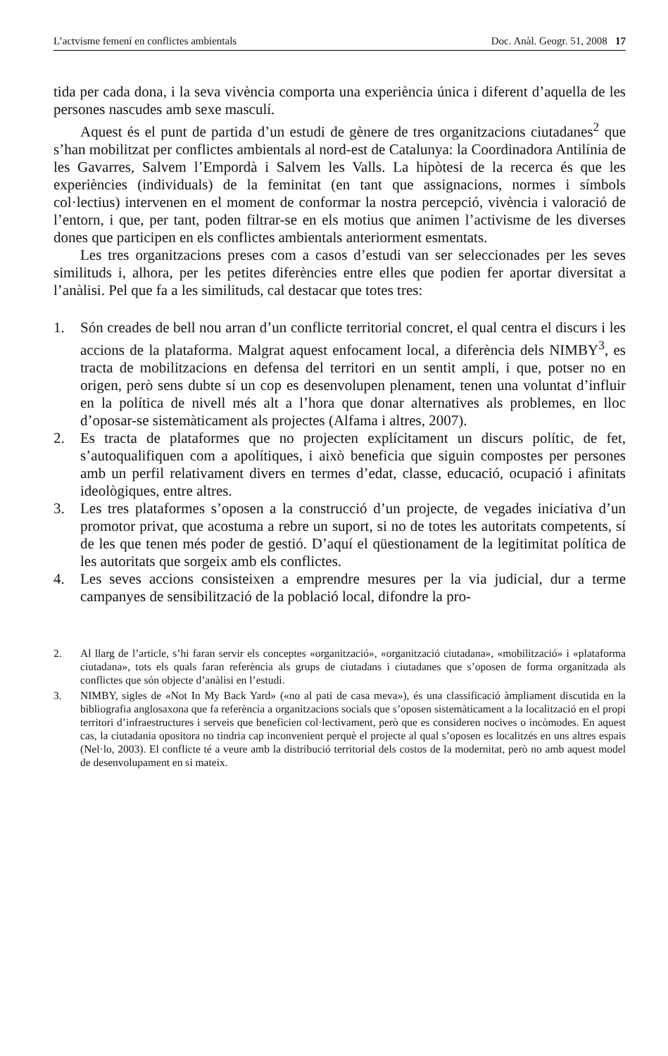L’actvisme femení en conflictes ambientals Doc. Anàl. Geogr. 51, 2008 17
tida per cada dona, i la seva vivència comporta una experiència única i diferent d’aquella de les persones nascudes amb sexe masculí.
Aquest és el punt de partida d’un estudi de gènere de tres organitzacions ciutadanes<sup>2</sup> que s’han mobilitzat per conflictes ambientals al nord-est de Catalunya: la Coordinadora Antilínia de les Gavarres, Salvem l’Empordà i Salvem les Valls. La hipòtesi de la recerca és que les experiències (individuals) de la feminitat (en tant que assignacions, normes i símbols col·lectius) intervenen en el moment de conformar la nostra percepció, vivència i valoració de l’entorn, i que, per tant, poden filtrar-se en els motius que animen l’activisme de les diverses dones que participen en els conflictes ambientals anteriorment esmentats.
Les tres organitzacions preses com a casos d’estudi van ser seleccionades per les seves similituds i, alhora, per les petites diferències entre elles que podien fer aportar diversitat a l’anàlisi. Pel que fa a les similituds, cal destacar que totes tres:
1. Són creades de bell nou arran d’un conflicte territorial concret, el qual centra el discurs i les accions de la plataforma. Malgrat aquest enfocament local, a diferència dels NIMBY<sup>3</sup>, es tracta de mobilitzacions en defensa del territori en un sentit ampli, i que, potser no en origen, però sens dubte sí un cop es desenvolupen plenament, tenen una voluntat d’influir en la política de nivell més alt a l’hora que donar alternatives als problemes, en lloc d’oposar-se sistemàticament als projectes (Alfama i altres, 2007).
2. Es tracta de plataformes que no projecten explícitament un discurs polític, de fet, s’autoqualifiquen com a apolítiques, i això beneficia que siguin compostes per persones amb un perfil relativament divers en termes d’edat, classe, educació, ocupació i afinitats ideològiques, entre altres.
3. Les tres plataformes s’oposen a la construcció d’un projecte, de vegades iniciativa d’un promotor privat, que acostuma a rebre un suport, si no de totes les autoritats competents, sí de les que tenen més poder de gestió. D’aquí el qüestionament de la legitimitat política de les autoritats que sorgeix amb els conflictes.
4. Les seves accions consisteixen a emprendre mesures per la via judicial, dur a terme campanyes de sensibilització de la població local, difondre la pro-
2. Al llarg de l’article, s’hi faran servir els conceptes «organització», «organització ciutadana», «mobilització» i «plataforma ciutadana», tots els quals faran referència als grups de ciutadans i ciutadanes que s’oposen de forma organitzada als conflictes que són objecte d’anàlisi en l’estudi.
3. NIMBY, sigles de «Not In My Back Yard» («no al pati de casa meva»), és una classificació àmpliament discutida en la bibliografia anglosaxona que fa referència a organitzacions socials que s’oposen sistemàticament a la localització en el propi territori d’infraestructures i serveis que beneficien col·lectivament, però que es consideren nocives o incòmodes. En aquest cas, la ciutadania opositora no tindria cap inconvenient perquè el projecte al qual s’oposen es localitzés en uns altres espais (Nel·lo, 2003). El conflicte té a veure amb la distribució territorial dels costos de la modernitat, però no amb aquest model de desenvolupament en si mateix.